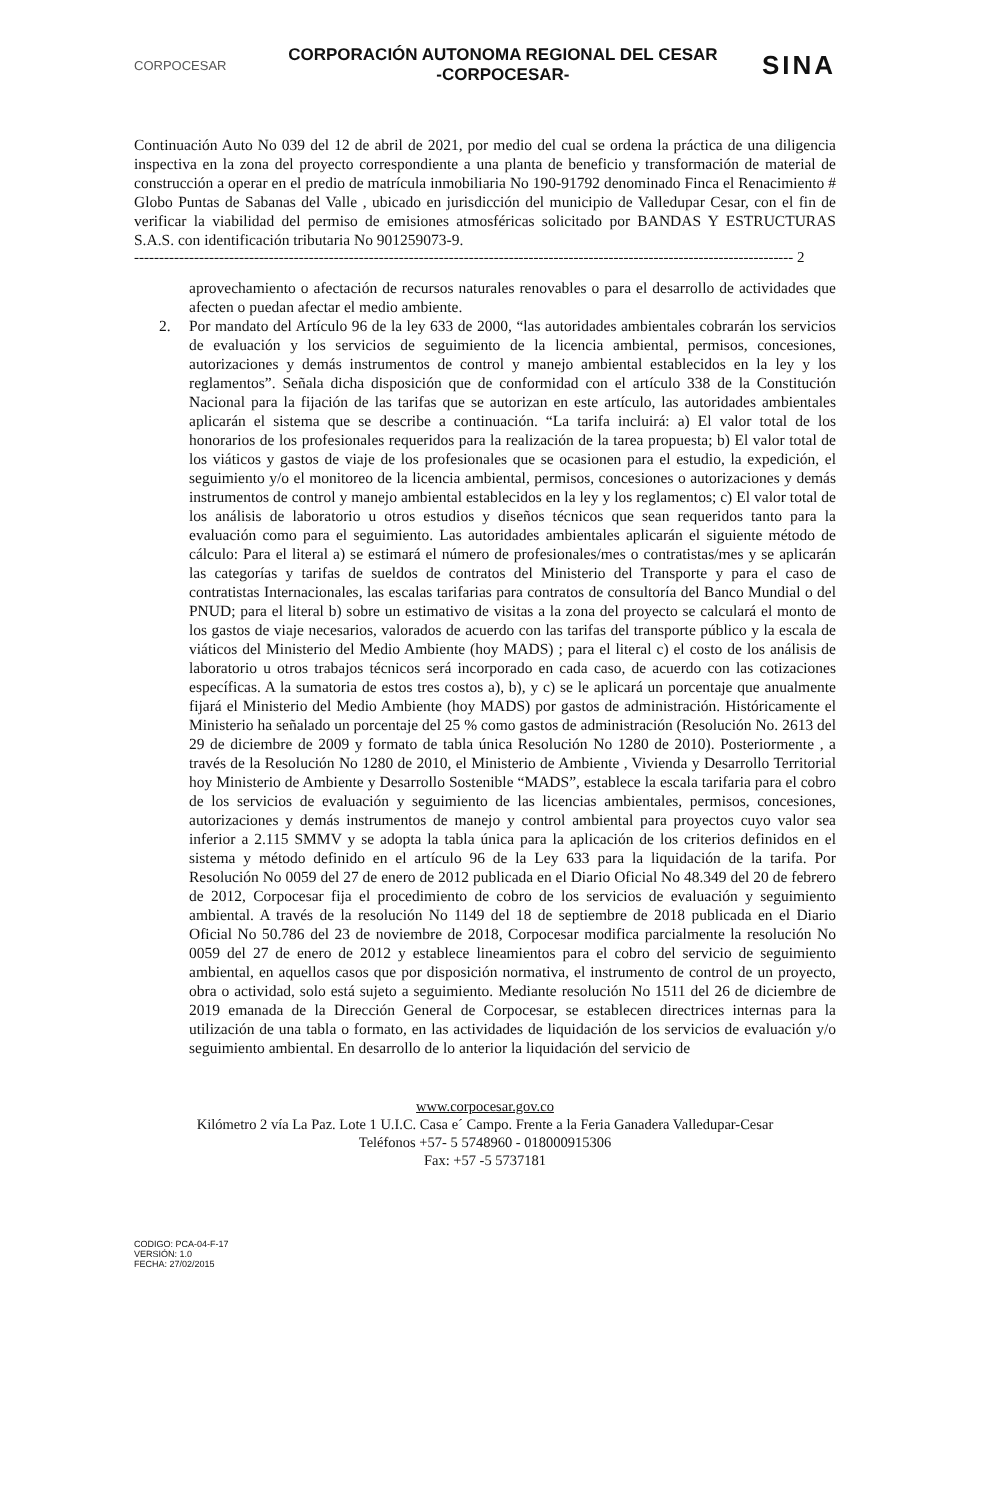CORPOCESAR
CORPORACIÓN AUTONOMA REGIONAL DEL CESAR
-CORPOCESAR-
SINA
Continuación Auto No 039 del 12 de abril de 2021, por medio del cual se ordena la práctica de una diligencia inspectiva en la zona del proyecto correspondiente a una planta de beneficio y transformación de material de construcción a operar en el predio de matrícula inmobiliaria No 190-91792 denominado Finca el Renacimiento # Globo Puntas de Sabanas del Valle , ubicado en jurisdicción del municipio de Valledupar Cesar, con el fin de verificar la viabilidad del permiso de emisiones atmosféricas solicitado por BANDAS Y ESTRUCTURAS S.A.S. con identificación tributaria No 901259073-9.
------------------------------------------------------------------------------------------------------------------------------------ 2
aprovechamiento o afectación de recursos naturales renovables o para el desarrollo de actividades que afecten o puedan afectar el medio ambiente.
2. Por mandato del Artículo 96 de la ley 633 de 2000, “las autoridades ambientales cobrarán los servicios de evaluación y los servicios de seguimiento de la licencia ambiental, permisos, concesiones, autorizaciones y demás instrumentos de control y manejo ambiental establecidos en la ley y los reglamentos”. Señala dicha disposición que de conformidad con el artículo 338 de la Constitución Nacional para la fijación de las tarifas que se autorizan en este artículo, las autoridades ambientales aplicarán el sistema que se describe a continuación. “La tarifa incluirá: a) El valor total de los honorarios de los profesionales requeridos para la realización de la tarea propuesta; b) El valor total de los viáticos y gastos de viaje de los profesionales que se ocasionen para el estudio, la expedición, el seguimiento y/o el monitoreo de la licencia ambiental, permisos, concesiones o autorizaciones y demás instrumentos de control y manejo ambiental establecidos en la ley y los reglamentos; c) El valor total de los análisis de laboratorio u otros estudios y diseños técnicos que sean requeridos tanto para la evaluación como para el seguimiento. Las autoridades ambientales aplicarán el siguiente método de cálculo: Para el literal a) se estimará el número de profesionales/mes o contratistas/mes y se aplicarán las categorías y tarifas de sueldos de contratos del Ministerio del Transporte y para el caso de contratistas Internacionales, las escalas tarifarias para contratos de consultoría del Banco Mundial o del PNUD; para el literal b) sobre un estimativo de visitas a la zona del proyecto se calculará el monto de los gastos de viaje necesarios, valorados de acuerdo con las tarifas del transporte público y la escala de viáticos del Ministerio del Medio Ambiente (hoy MADS) ; para el literal c) el costo de los análisis de laboratorio u otros trabajos técnicos será incorporado en cada caso, de acuerdo con las cotizaciones específicas. A la sumatoria de estos tres costos a), b), y c) se le aplicará un porcentaje que anualmente fijará el Ministerio del Medio Ambiente (hoy MADS) por gastos de administración. Históricamente el Ministerio ha señalado un porcentaje del 25 % como gastos de administración (Resolución No. 2613 del 29 de diciembre de 2009 y formato de tabla única Resolución No 1280 de 2010). Posteriormente , a través de la Resolución No 1280 de 2010, el Ministerio de Ambiente , Vivienda y Desarrollo Territorial hoy Ministerio de Ambiente y Desarrollo Sostenible “MADS”, establece la escala tarifaria para el cobro de los servicios de evaluación y seguimiento de las licencias ambientales, permisos, concesiones, autorizaciones y demás instrumentos de manejo y control ambiental para proyectos cuyo valor sea inferior a 2.115 SMMV y se adopta la tabla única para la aplicación de los criterios definidos en el sistema y método definido en el artículo 96 de la Ley 633 para la liquidación de la tarifa. Por Resolución No 0059 del 27 de enero de 2012 publicada en el Diario Oficial No 48.349 del 20 de febrero de 2012, Corpocesar fija el procedimiento de cobro de los servicios de evaluación y seguimiento ambiental. A través de la resolución No 1149 del 18 de septiembre de 2018 publicada en el Diario Oficial No 50.786 del 23 de noviembre de 2018, Corpocesar modifica parcialmente la resolución No 0059 del 27 de enero de 2012 y establece lineamientos para el cobro del servicio de seguimiento ambiental, en aquellos casos que por disposición normativa, el instrumento de control de un proyecto, obra o actividad, solo está sujeto a seguimiento. Mediante resolución No 1511 del 26 de diciembre de 2019 emanada de la Dirección General de Corpocesar, se establecen directrices internas para la utilización de una tabla o formato, en las actividades de liquidación de los servicios de evaluación y/o seguimiento ambiental. En desarrollo de lo anterior la liquidación del servicio de
www.corpocesar.gov.co
Kilómetro 2 vía La Paz. Lote 1 U.I.C. Casa e´ Campo. Frente a la Feria Ganadera Valledupar-Cesar
Teléfonos +57- 5 5748960 - 018000915306
Fax: +57 -5 5737181
CODIGO: PCA-04-F-17
VERSIÓN: 1.0
FECHA: 27/02/2015